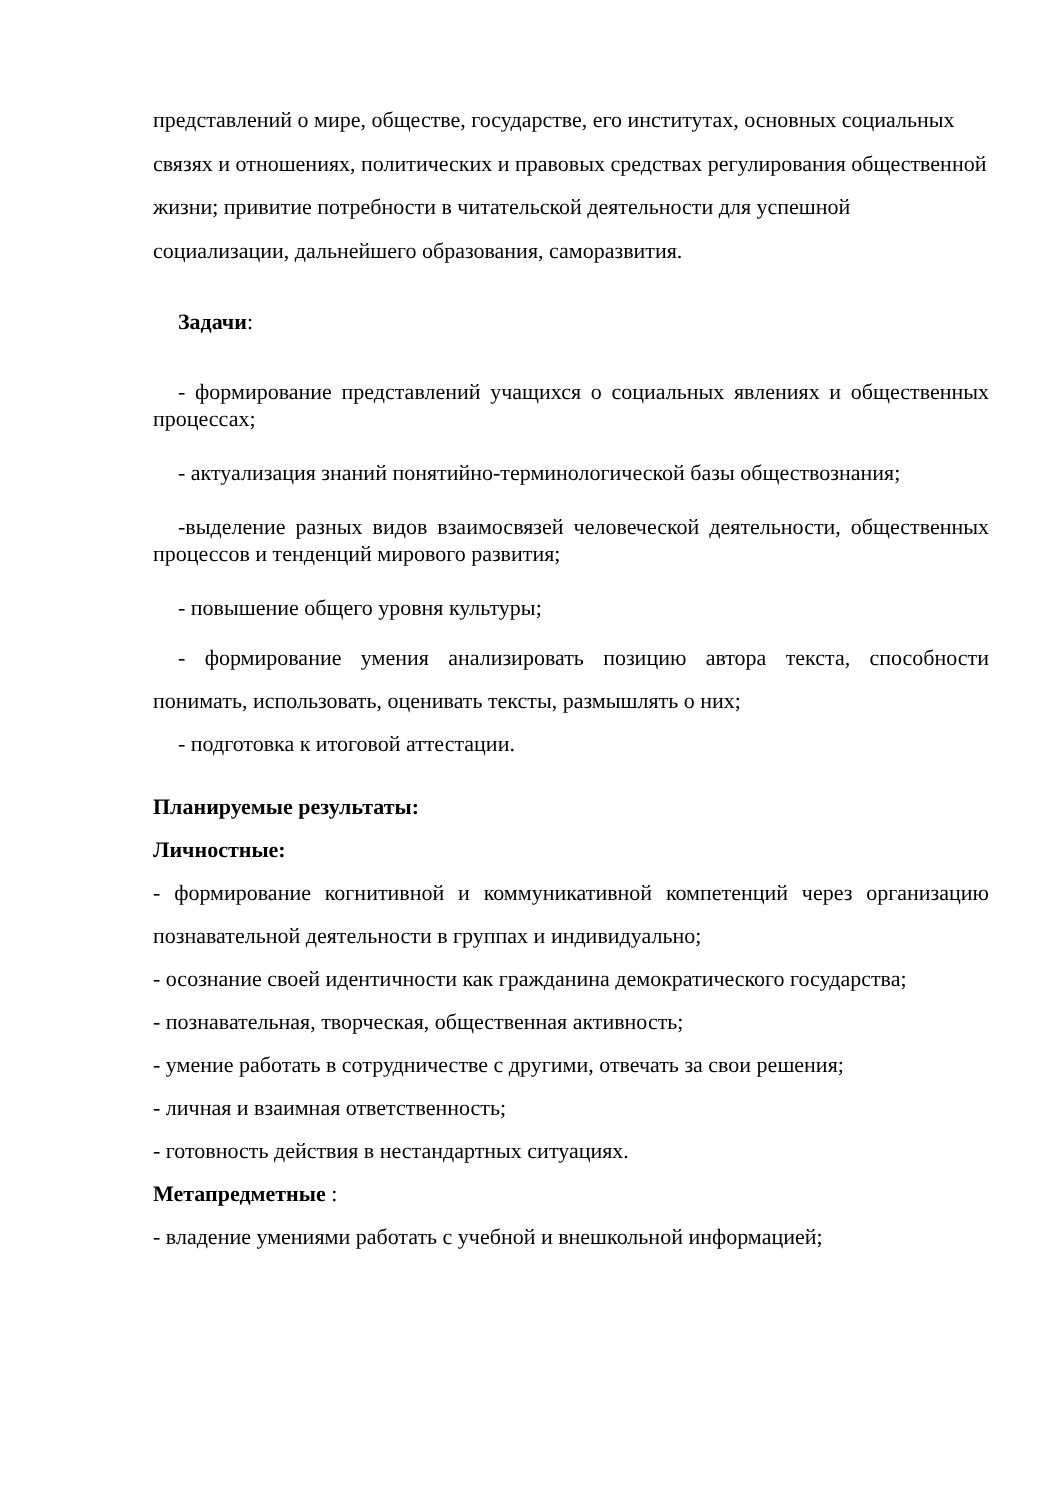представлений о мире, обществе, государстве, его институтах, основных социальных связях и отношениях, политических и правовых средствах регулирования общественной жизни; привитие потребности в читательской деятельности для успешной социализации, дальнейшего образования, саморазвития.
Задачи:
- формирование представлений учащихся о социальных явлениях и общественных процессах;
- актуализация знаний понятийно-терминологической базы обществознания;
-выделение разных видов взаимосвязей человеческой деятельности, общественных процессов и тенденций мирового развития;
- повышение общего уровня культуры;
- формирование умения анализировать позицию автора текста, способности понимать, использовать, оценивать тексты, размышлять о них;
- подготовка к итоговой аттестации.
Планируемые результаты:
Личностные:
- формирование когнитивной и коммуникативной компетенций через организацию познавательной деятельности в группах и индивидуально;
- осознание своей идентичности как гражданина демократического государства;
- познавательная, творческая, общественная активность;
- умение работать в сотрудничестве с другими, отвечать за свои решения;
- личная и взаимная ответственность;
- готовность действия в нестандартных ситуациях.
Метапредметные :
- владение умениями работать с учебной и внешкольной информацией;